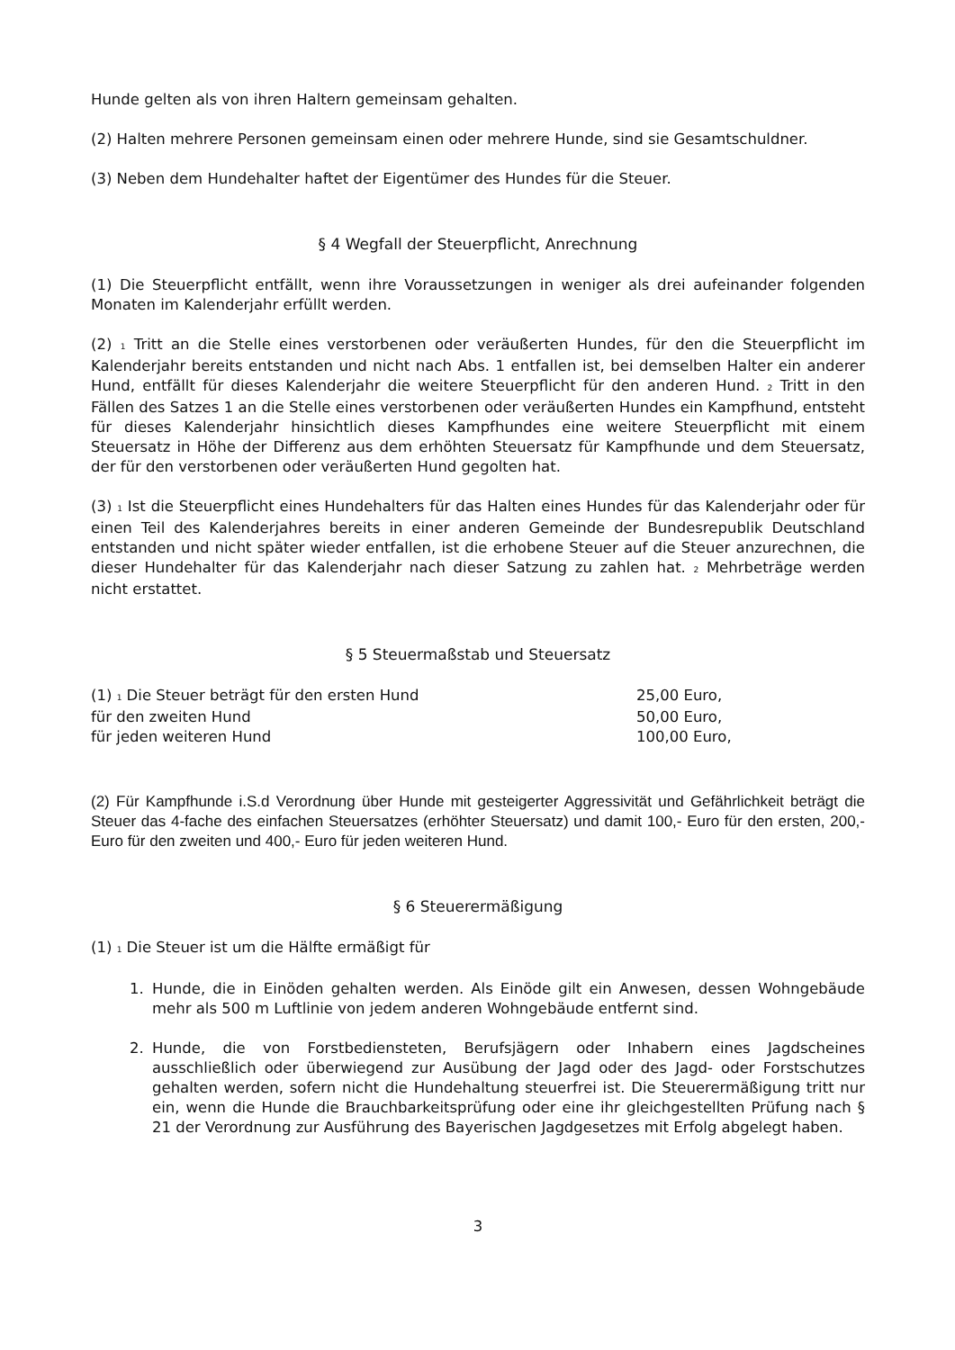Hunde gelten als von ihren Haltern gemeinsam gehalten.
(2) Halten mehrere Personen gemeinsam einen oder mehrere Hunde, sind sie Gesamtschuldner.
(3) Neben dem Hundehalter haftet der Eigentümer des Hundes für die Steuer.
§ 4 Wegfall der Steuerpflicht, Anrechnung
(1) Die Steuerpflicht entfällt, wenn ihre Voraussetzungen in weniger als drei aufeinander folgenden Monaten im Kalenderjahr erfüllt werden.
(2) <sub>1</sub> Tritt an die Stelle eines verstorbenen oder veräußerten Hundes, für den die Steuerpflicht im Kalenderjahr bereits entstanden und nicht nach Abs. 1 entfallen ist, bei demselben Halter ein anderer Hund, entfällt für dieses Kalenderjahr die weitere Steuerpflicht für den anderen Hund. <sub>2</sub> Tritt in den Fällen des Satzes 1 an die Stelle eines verstorbenen oder veräußerten Hundes ein Kampfhund, entsteht für dieses Kalenderjahr hinsichtlich dieses Kampfhundes eine weitere Steuerpflicht mit einem Steuersatz in Höhe der Differenz aus dem erhöhten Steuersatz für Kampfhunde und dem Steuersatz, der für den verstorbenen oder veräußerten Hund gegolten hat.
(3) <sub>1</sub> Ist die Steuerpflicht eines Hundehalters für das Halten eines Hundes für das Kalenderjahr oder für einen Teil des Kalenderjahres bereits in einer anderen Gemeinde der Bundesrepublik Deutschland entstanden und nicht später wieder entfallen, ist die erhobene Steuer auf die Steuer anzurechnen, die dieser Hundehalter für das Kalenderjahr nach dieser Satzung zu zahlen hat. <sub>2</sub> Mehrbeträge werden nicht erstattet.
§ 5 Steuermaßstab und Steuersatz
(1) <sub>1</sub> Die Steuer beträgt für den ersten Hund 25,00 Euro,
für den zweiten Hund 50,00 Euro,
für jeden weiteren Hund 100,00 Euro,
(2) Für Kampfhunde i.S.d Verordnung über Hunde mit gesteigerter Aggressivität und Gefährlichkeit beträgt die Steuer das 4-fache des einfachen Steuersatzes (erhöhter Steuersatz) und damit 100,- Euro für den ersten, 200,- Euro für den zweiten und 400,- Euro für jeden weiteren Hund.
§ 6 Steuerermäßigung
(1) <sub>1</sub> Die Steuer ist um die Hälfte ermäßigt für
1. Hunde, die in Einöden gehalten werden. Als Einöde gilt ein Anwesen, dessen Wohngebäude mehr als 500 m Luftlinie von jedem anderen Wohngebäude entfernt sind.
2. Hunde, die von Forstbediensteten, Berufsjägern oder Inhabern eines Jagdscheines ausschließlich oder überwiegend zur Ausübung der Jagd oder des Jagd- oder Forstschutzes gehalten werden, sofern nicht die Hundehaltung steuerfrei ist. Die Steuerermäßigung tritt nur ein, wenn die Hunde die Brauchbarkeitsprüfung oder eine ihr gleichgestellten Prüfung nach § 21 der Verordnung zur Ausführung des Bayerischen Jagdgesetzes mit Erfolg abgelegt haben.
3